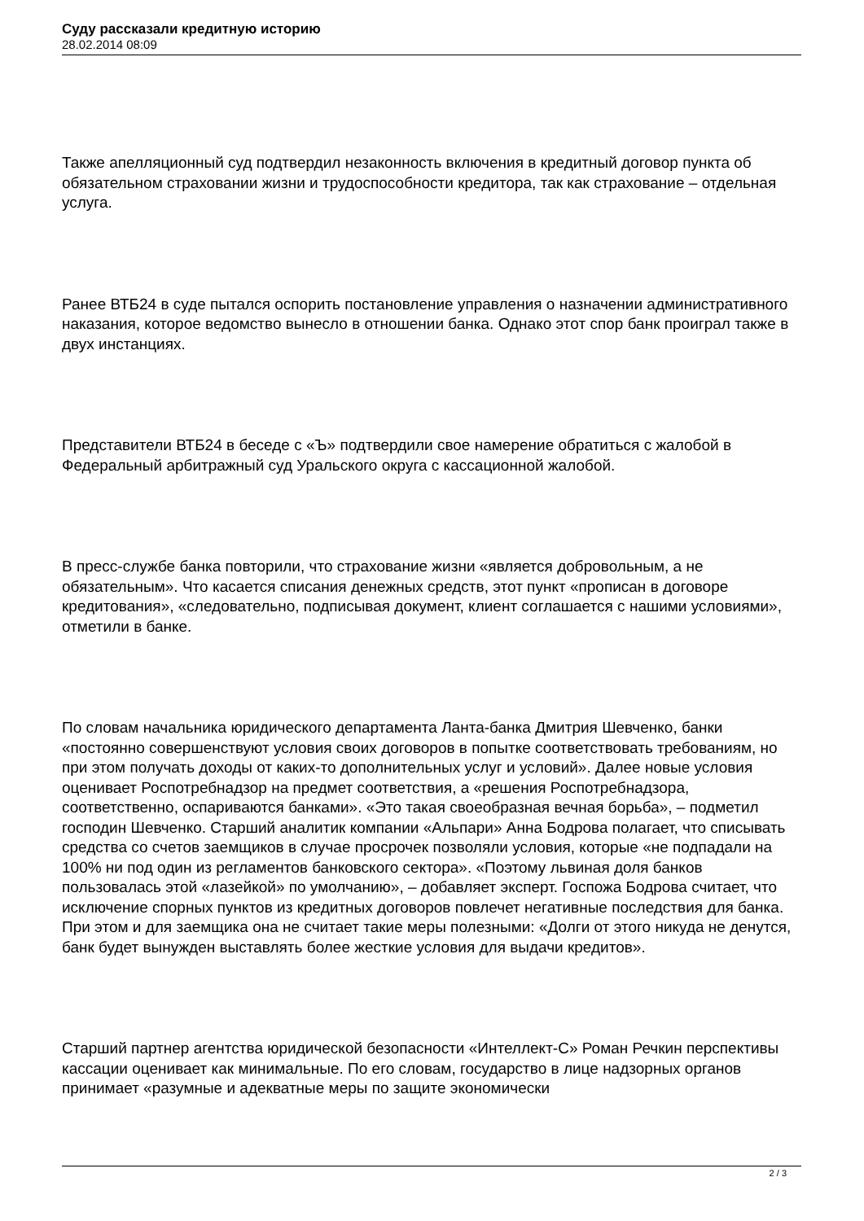Суду рассказали кредитную историю
28.02.2014 08:09
Также апелляционный суд подтвердил незаконность включения в кредитный договор пункта об обязательном страховании жизни и трудоспособности кредитора, так как страхование – отдельная услуга.
Ранее ВТБ24 в суде пытался оспорить постановление управления о назначении административного наказания, которое ведомство вынесло в отношении банка. Однако этот спор банк проиграл также в двух инстанциях.
Представители ВТБ24 в беседе с «Ъ» подтвердили свое намерение обратиться с жалобой в Федеральный арбитражный суд Уральского округа с кассационной жалобой.
В пресс-службе банка повторили, что страхование жизни «является добровольным, а не обязательным». Что касается списания денежных средств, этот пункт «прописан в договоре кредитования», «следовательно, подписывая документ, клиент соглашается с нашими условиями», отметили в банке.
По словам начальника юридического департамента Ланта-банка Дмитрия Шевченко, банки «постоянно совершенствуют условия своих договоров в попытке соответствовать требованиям, но при этом получать доходы от каких-то дополнительных услуг и условий». Далее новые условия оценивает Роспотребнадзор на предмет соответствия, а «решения Роспотребнадзора, соответственно, оспариваются банками». «Это такая своеобразная вечная борьба», – подметил господин Шевченко. Старший аналитик компании «Альпари» Анна Бодрова полагает, что списывать средства со счетов заемщиков в случае просрочек позволяли условия, которые «не подпадали на 100% ни под один из регламентов банковского сектора». «Поэтому львиная доля банков пользовалась этой «лазейкой» по умолчанию», – добавляет эксперт. Госпожа Бодрова считает, что исключение спорных пунктов из кредитных договоров повлечет негативные последствия для банка. При этом и для заемщика она не считает такие меры полезными: «Долги от этого никуда не денутся, банк будет вынужден выставлять более жесткие условия для выдачи кредитов».
Старший партнер агентства юридической безопасности «Интеллект-С» Роман Речкин перспективы кассации оценивает как минимальные. По его словам, государство в лице надзорных органов принимает «разумные и адекватные меры по защите экономически
2 / 3